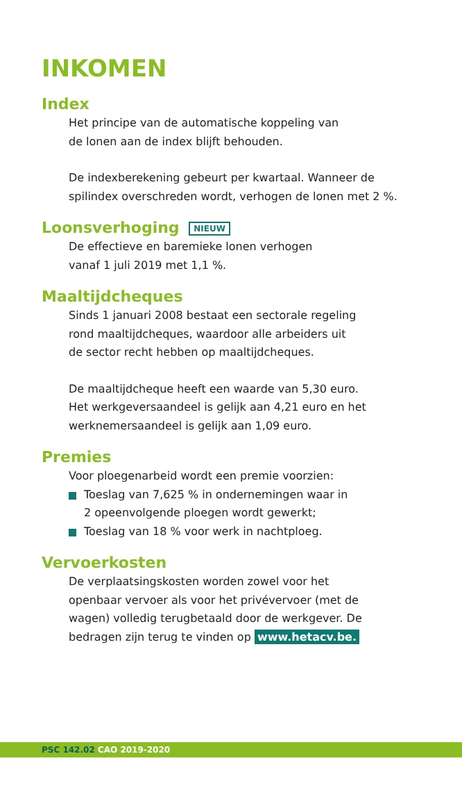INKOMEN
Index
Het principe van de automatische koppeling van
de lonen aan de index blijft behouden.
De indexberekening gebeurt per kwartaal. Wanneer de
spilindex overschreden wordt, verhogen de lonen met 2 %.
Loonsverhoging NIEUW
De effectieve en baremieke lonen verhogen
vanaf 1 juli 2019 met 1,1 %.
Maaltijdcheques
Sinds 1 januari 2008 bestaat een sectorale regeling
rond maaltijdcheques, waardoor alle arbeiders uit
de sector recht hebben op maaltijdcheques.
De maaltijdcheque heeft een waarde van 5,30 euro.
Het werkgeversaandeel is gelijk aan 4,21 euro en het
werknemersaandeel is gelijk aan 1,09 euro.
Premies
Voor ploegenarbeid wordt een premie voorzien:
Toeslag van 7,625 % in ondernemingen waar in
2 opeenvolgende ploegen wordt gewerkt;
Toeslag van 18 % voor werk in nachtploeg.
Vervoerkosten
De verplaatsingskosten worden zowel voor het
openbaar vervoer als voor het privévervoer (met de
wagen) volledig terugbetaald door de werkgever. De
bedragen zijn terug te vinden op www.hetacv.be.
PSC 142.02 CAO 2019-2020